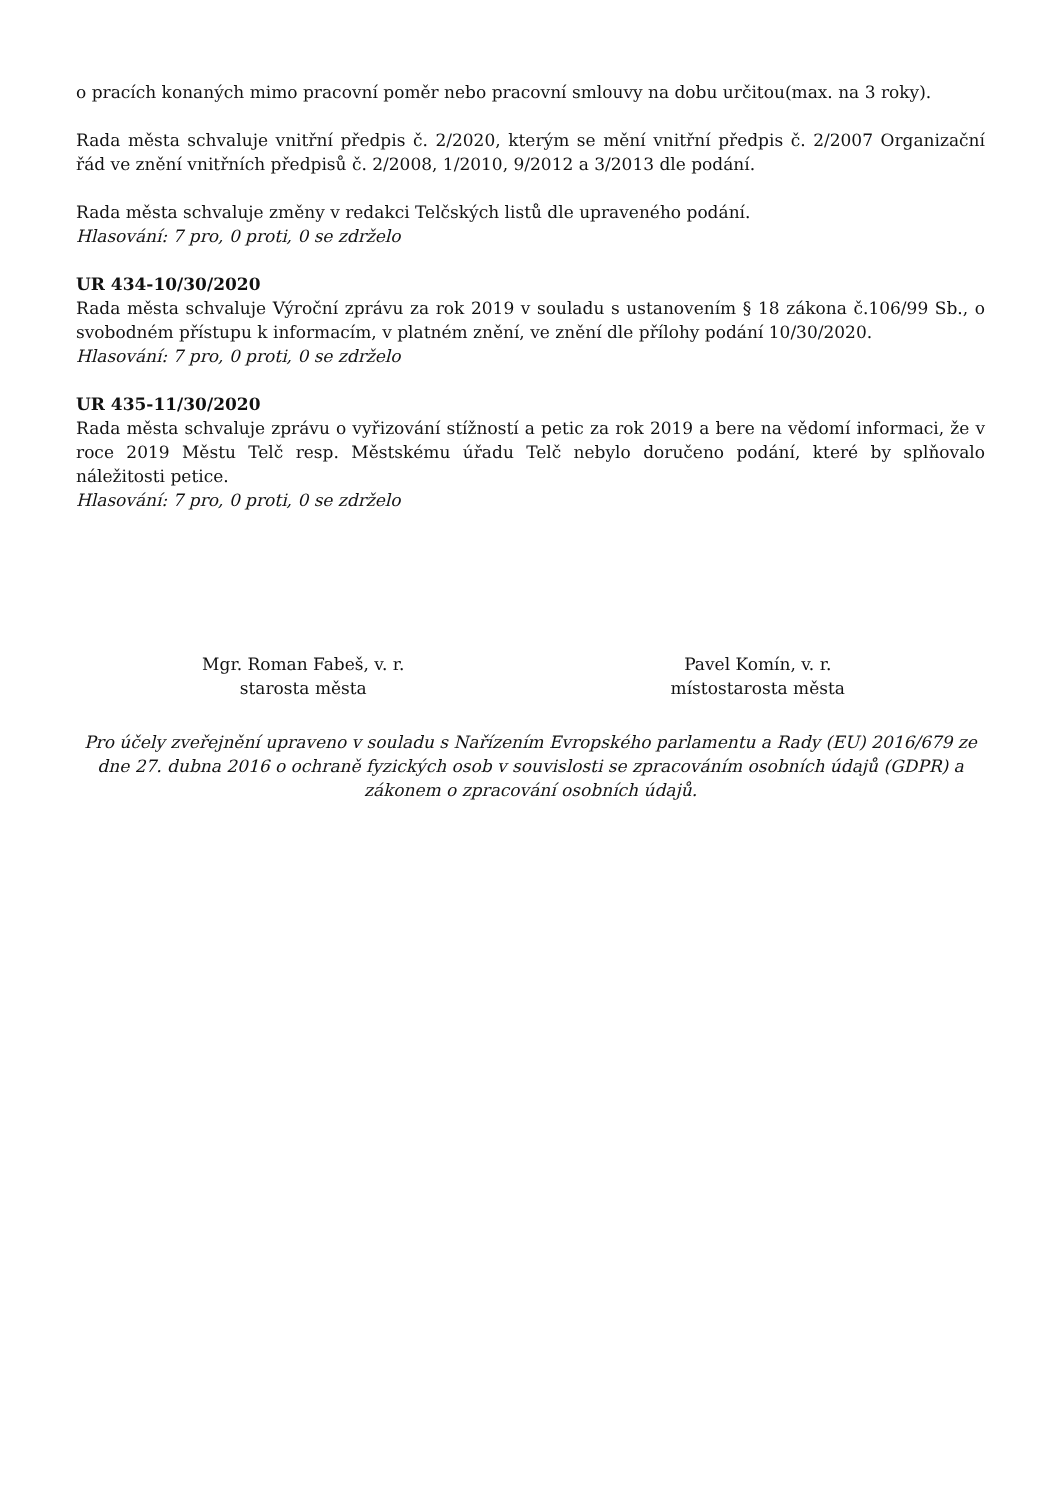o pracích konaných mimo pracovní poměr nebo pracovní smlouvy na dobu určitou(max. na 3 roky).
Rada města schvaluje vnitřní předpis č. 2/2020, kterým se mění vnitřní předpis č. 2/2007 Organizační řád ve znění vnitřních předpisů č. 2/2008, 1/2010, 9/2012 a 3/2013 dle podání.
Rada města schvaluje změny v redakci Telčských listů dle upraveného podání.
Hlasování: 7 pro, 0 proti, 0 se zdrželo
UR 434-10/30/2020
Rada města schvaluje Výroční zprávu za rok 2019 v souladu s ustanovením § 18 zákona č.106/99 Sb., o svobodném přístupu k informacím, v platném znění, ve znění dle přílohy podání 10/30/2020.
Hlasování: 7 pro, 0 proti, 0 se zdrželo
UR 435-11/30/2020
Rada města schvaluje zprávu o vyřizování stížností a petic za rok 2019 a bere na vědomí informaci, že v roce 2019 Městu Telč resp. Městskému úřadu Telč nebylo doručeno podání, které by splňovalo náležitosti petice.
Hlasování: 7 pro, 0 proti, 0 se zdrželo
Mgr. Roman Fabeš, v. r.
starosta města
Pavel Komín, v. r.
místostarosta města
Pro účely zveřejnění upraveno v souladu s Nařízením Evropského parlamentu a Rady (EU) 2016/679 ze dne 27. dubna 2016 o ochraně fyzických osob v souvislosti se zpracováním osobních údajů (GDPR) a zákonem o zpracování osobních údajů.